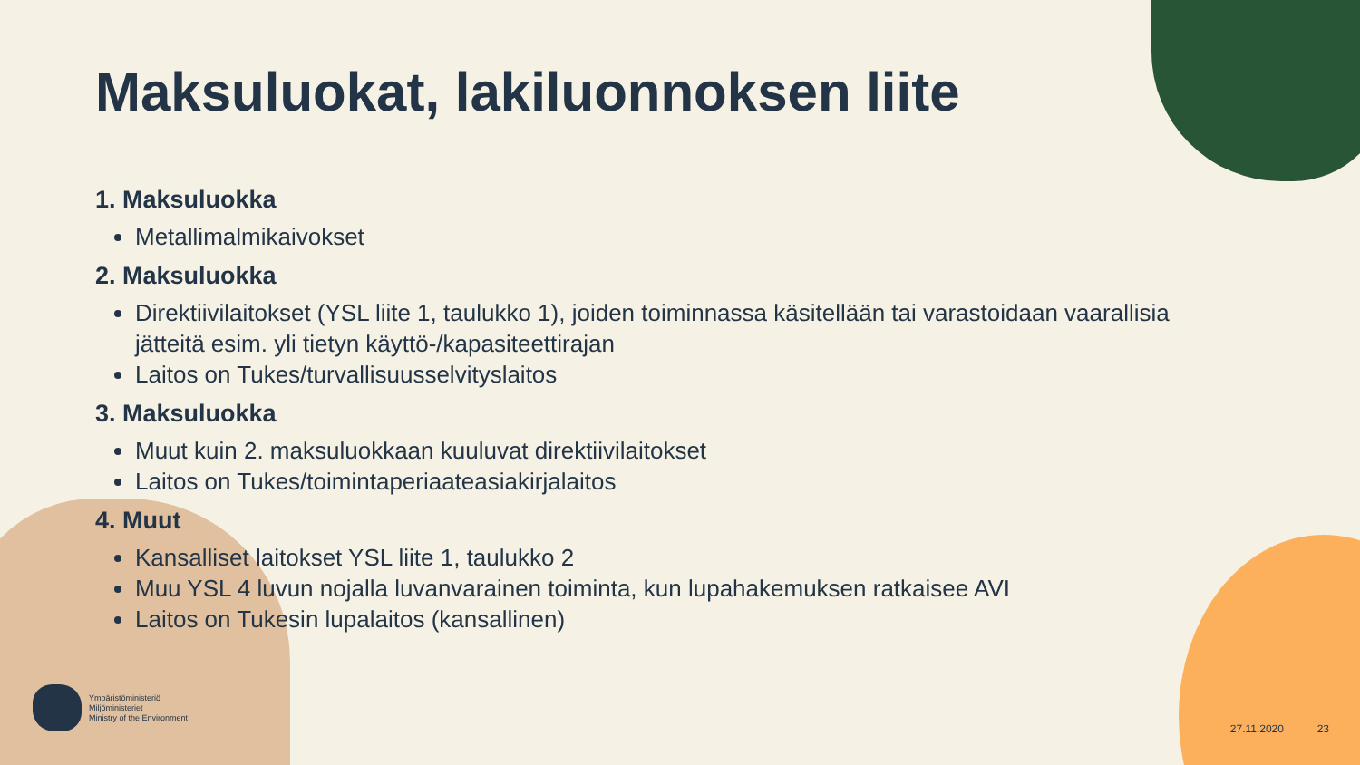Maksuluokat, lakiluonnoksen liite
1. Maksuluokka
Metallimalmikaivokset
2. Maksuluokka
Direktiivilaitokset (YSL liite 1, taulukko 1), joiden toiminnassa käsitellään tai varastoidaan vaarallisia jätteitä esim. yli tietyn käyttö-/kapasiteettirajan
Laitos on Tukes/turvallisuusselvityslaitos
3. Maksuluokka
Muut kuin 2. maksuluokkaan kuuluvat direktiivilaitokset
Laitos on Tukes/toimintaperiaateasiakirjalaitos
4. Muut
Kansalliset laitokset YSL liite 1, taulukko 2
Muu YSL 4 luvun nojalla luvanvarainen toiminta, kun lupahakemuksen ratkaisee AVI
Laitos on Tukesin lupalaitos (kansallinen)
Ympäristöministeriö
Miljöministeriet
Ministry of the Environment
27.11.2020 23